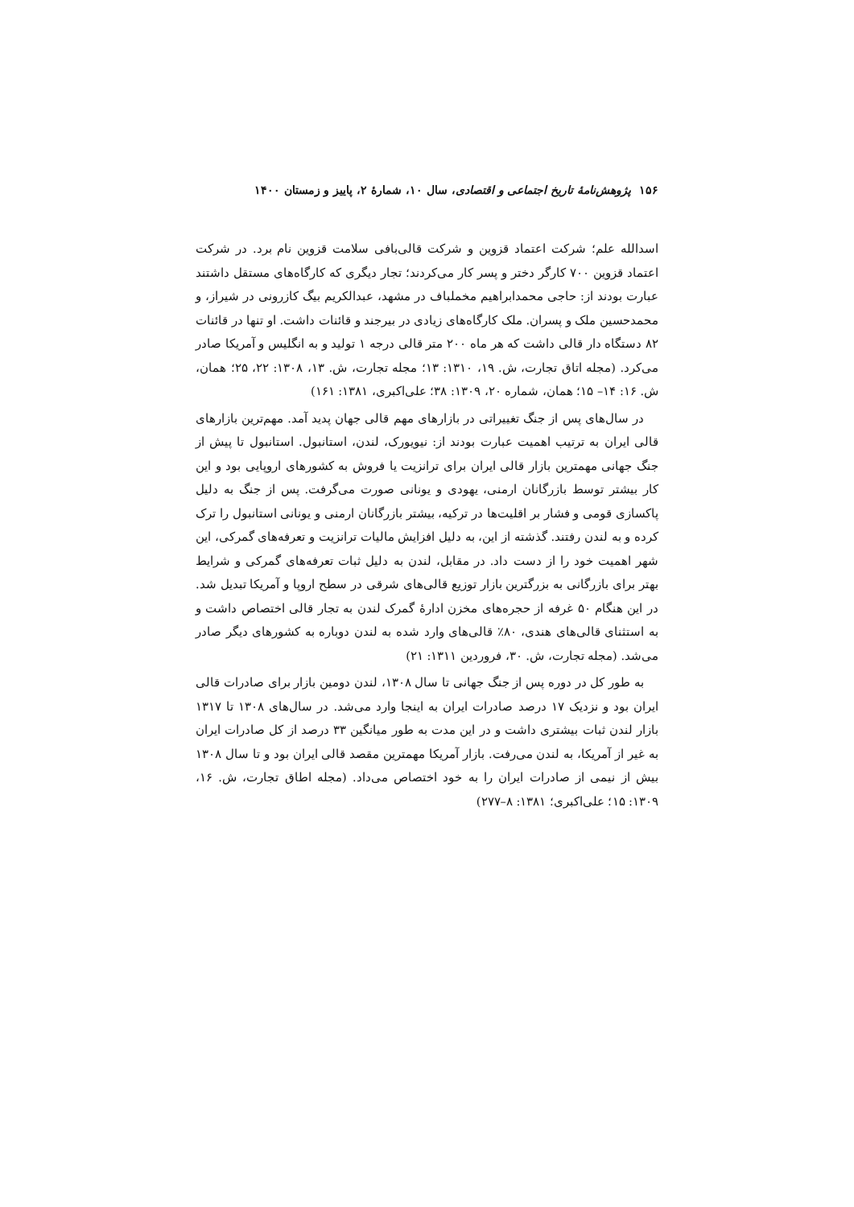۱۵۶ پژوهش‌نامهٔ تاریخ اجتماعی و اقتصادی، سال ۱۰، شمارهٔ ۲، پاییز و زمستان ۱۴۰۰
اسدالله علم؛ شرکت اعتماد قزوین و شرکت قالی‌بافی سلامت قزوین نام برد. در شرکت اعتماد قزوین ۷۰۰ کارگر دختر و پسر کار می‌کردند؛ تجار دیگری که کارگاه‌های مستقل داشتند عبارت بودند از: حاجی محمدابراهیم مخملباف در مشهد، عبدالکریم بیگ کازرونی در شیراز، و محمدحسین ملک و پسران. ملک کارگاه‌های زیادی در بیرجند و قائنات داشت. او تنها در قائنات ۸۲ دستگاه دار قالی داشت که هر ماه ۲۰۰ متر قالی درجه ۱ تولید و به انگلیس و آمریکا صادر می‌کرد. (مجله اتاق تجارت، ش. ۱۹، ۱۳۱۰: ۱۳؛ مجله تجارت، ش. ۱۳، ۱۳۰۸: ۲۲، ۲۵؛ همان، ش. ۱۶: ۱۴– ۱۵؛ همان، شماره ۲۰، ۱۳۰۹: ۳۸؛ علی‌اکبری، ۱۳۸۱: ۱۶۱)
در سال‌های پس از جنگ تغییراتی در بازارهای مهم قالی جهان پدید آمد. مهم‌ترین بازارهای قالی ایران به ترتیب اهمیت عبارت بودند از: نیویورک، لندن، استانبول. استانبول تا پیش از جنگ جهانی مهمترین بازار قالی ایران برای ترانزیت یا فروش به کشورهای اروپایی بود و این کار بیشتر توسط بازرگانان ارمنی، یهودی و یونانی صورت می‌گرفت. پس از جنگ به دلیل پاکسازی قومی و فشار بر اقلیت‌ها در ترکیه، بیشتر بازرگانان ارمنی و یونانی استانبول را ترک کرده و به لندن رفتند. گذشته از این، به دلیل افزایش مالیات ترانزیت و تعرفه‌های گمرکی، این شهر اهمیت خود را از دست داد. در مقابل، لندن به دلیل ثبات تعرفه‌های گمرکی و شرایط بهتر برای بازرگانی به بزرگترین بازار توزیع قالی‌های شرقی در سطح اروپا و آمریکا تبدیل شد. در این هنگام ۵۰ غرفه از حجره‌های مخزن ادارهٔ گمرک لندن به تجار قالی اختصاص داشت و به استثنای قالی‌های هندی، ۸۰٪ قالی‌های وارد شده به لندن دوباره به کشورهای دیگر صادر می‌شد. (مجله تجارت، ش. ۳۰، فروردین ۱۳۱۱: ۲۱)
به طور کل در دوره پس از جنگ جهانی تا سال ۱۳۰۸، لندن دومین بازار برای صادرات قالی ایران بود و نزدیک ۱۷ درصد صادرات ایران به اینجا وارد می‌شد. در سال‌های ۱۳۰۸ تا ۱۳۱۷ بازار لندن ثبات بیشتری داشت و در این مدت به طور میانگین ۳۳ درصد از کل صادرات ایران به غیر از آمریکا، به لندن می‌رفت. بازار آمریکا مهمترین مقصد قالی ایران بود و تا سال ۱۳۰۸ بیش از نیمی از صادرات ایران را به خود اختصاص می‌داد. (مجله اطاق تجارت، ش. ۱۶، ۱۳۰۹: ۱۵؛ علی‌اکبری؛ ۱۳۸۱: ۸–۲۷۷)